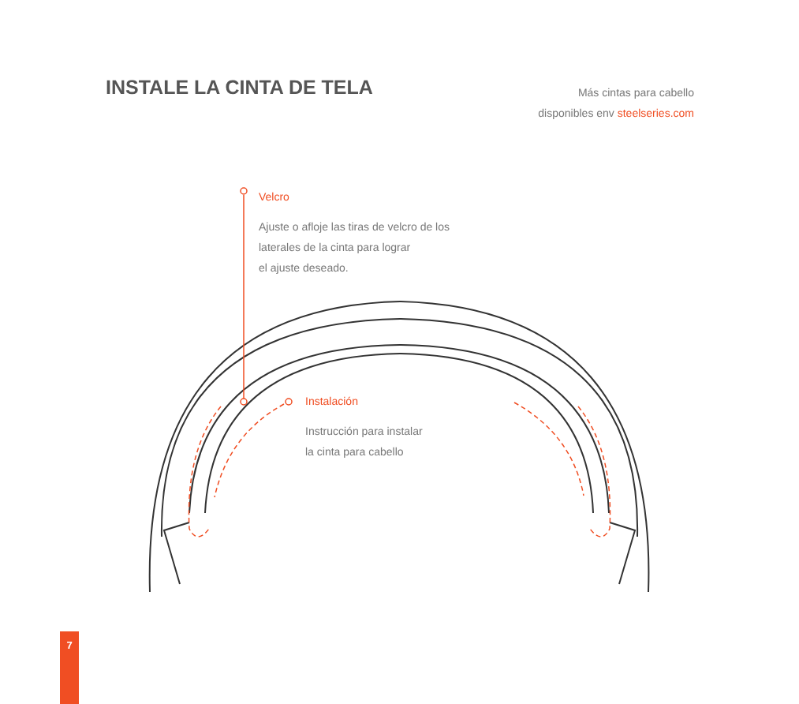INSTALE LA CINTA DE TELA
Más cintas para cabello
disponibles env steelseries.com
Velcro
Ajuste o afloje las tiras de velcro de los
laterales de la cinta para lograr
el ajuste deseado.
Instalación
Instrucción para instalar
la cinta para cabello
7